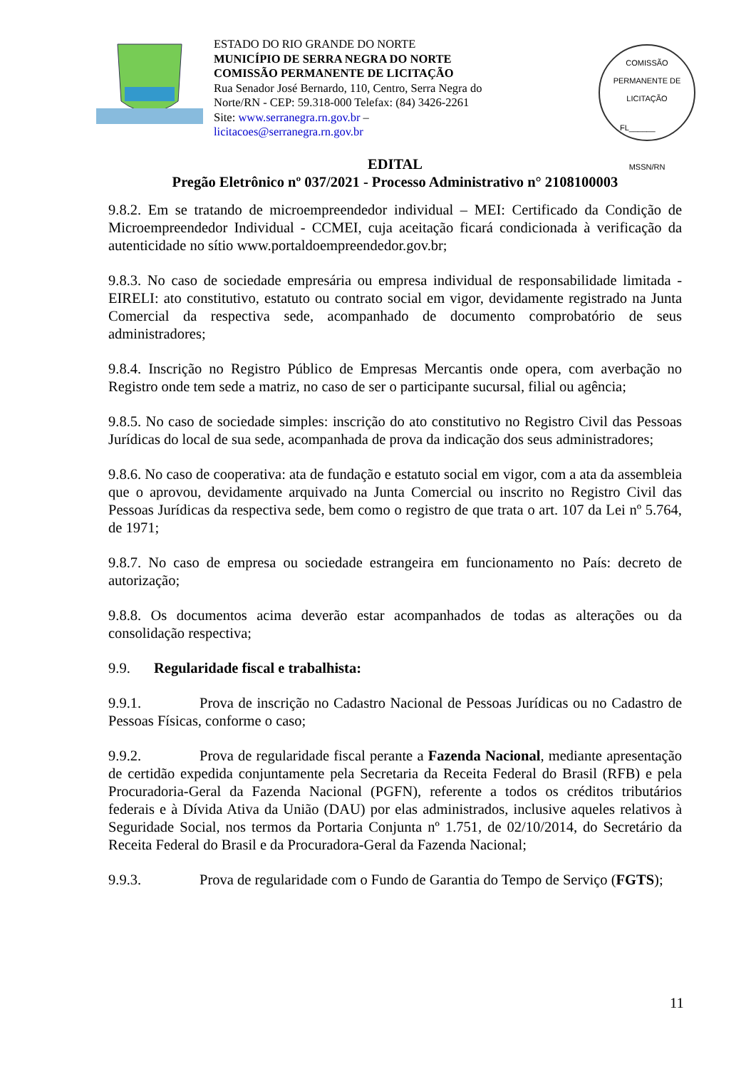ESTADO DO RIO GRANDE DO NORTE
MUNICÍPIO DE SERRA NEGRA DO NORTE
COMISSÃO PERMANENTE DE LICITAÇÃO
Rua Senador José Bernardo, 110, Centro, Serra Negra do
Norte/RN - CEP: 59.318-000 Telefax: (84) 3426-2261
Site: www.serranegra.rn.gov.br –
licitacoes@serranegra.rn.gov.br
COMISSÃO PERMANENTE DE LICITAÇÃO
FL______
MSSN/RN
EDITAL
Pregão Eletrônico nº 037/2021 - Processo Administrativo n° 2108100003
9.8.2. Em se tratando de microempreendedor individual – MEI: Certificado da Condição de Microempreendedor Individual - CCMEI, cuja aceitação ficará condicionada à verificação da autenticidade no sítio www.portaldoempreendedor.gov.br;
9.8.3. No caso de sociedade empresária ou empresa individual de responsabilidade limitada - EIRELI: ato constitutivo, estatuto ou contrato social em vigor, devidamente registrado na Junta Comercial da respectiva sede, acompanhado de documento comprobatório de seus administradores;
9.8.4. Inscrição no Registro Público de Empresas Mercantis onde opera, com averbação no Registro onde tem sede a matriz, no caso de ser o participante sucursal, filial ou agência;
9.8.5. No caso de sociedade simples: inscrição do ato constitutivo no Registro Civil das Pessoas Jurídicas do local de sua sede, acompanhada de prova da indicação dos seus administradores;
9.8.6. No caso de cooperativa: ata de fundação e estatuto social em vigor, com a ata da assembleia que o aprovou, devidamente arquivado na Junta Comercial ou inscrito no Registro Civil das Pessoas Jurídicas da respectiva sede, bem como o registro de que trata o art. 107 da Lei nº 5.764, de 1971;
9.8.7. No caso de empresa ou sociedade estrangeira em funcionamento no País: decreto de autorização;
9.8.8. Os documentos acima deverão estar acompanhados de todas as alterações ou da consolidação respectiva;
9.9. Regularidade fiscal e trabalhista:
9.9.1. Prova de inscrição no Cadastro Nacional de Pessoas Jurídicas ou no Cadastro de Pessoas Físicas, conforme o caso;
9.9.2. Prova de regularidade fiscal perante a Fazenda Nacional, mediante apresentação de certidão expedida conjuntamente pela Secretaria da Receita Federal do Brasil (RFB) e pela Procuradoria-Geral da Fazenda Nacional (PGFN), referente a todos os créditos tributários federais e à Dívida Ativa da União (DAU) por elas administrados, inclusive aqueles relativos à Seguridade Social, nos termos da Portaria Conjunta nº 1.751, de 02/10/2014, do Secretário da Receita Federal do Brasil e da Procuradora-Geral da Fazenda Nacional;
9.9.3. Prova de regularidade com o Fundo de Garantia do Tempo de Serviço (FGTS);
11